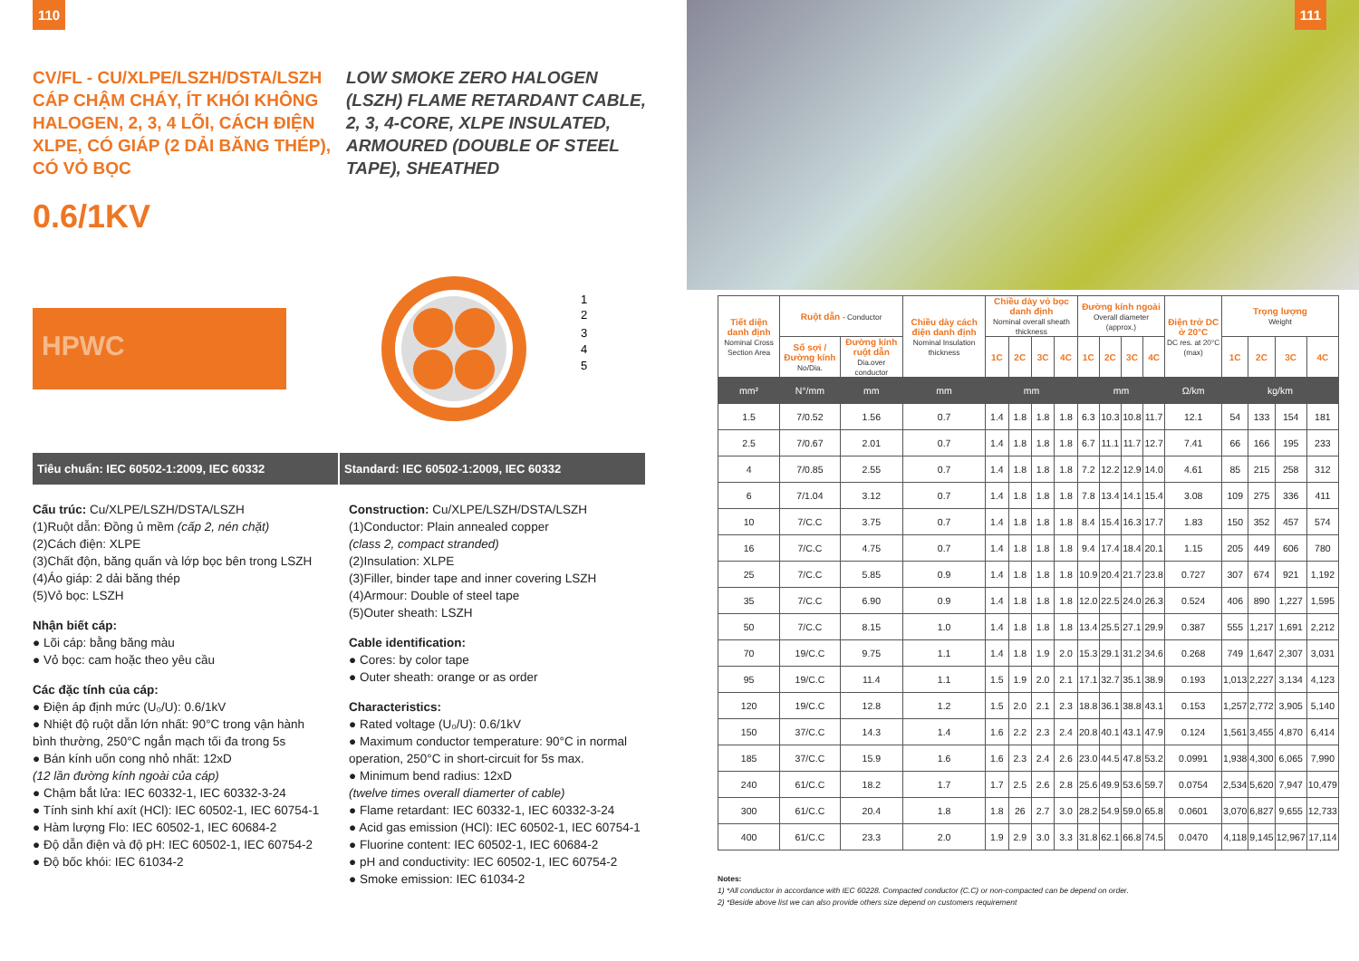110
CV/FL - CU/XLPE/LSZH/DSTA/LSZH CÁP CHẬM CHÁY, ÍT KHÓI KHÔNG HALOGEN, 2, 3, 4 LÕI, CÁCH ĐIỆN XLPE, CÓ GIÁP (2 DẢI BĂNG THÉP), CÓ VỎ BỌC
LOW SMOKE ZERO HALOGEN (LSZH) FLAME RETARDANT CABLE, 2, 3, 4-CORE, XLPE INSULATED, ARMOURED (DOUBLE OF STEEL TAPE), SHEATHED
0.6/1KV
HPWC
1
2
3
4
5
Tiêu chuẩn: IEC 60502-1:2009, IEC 60332
Standard: IEC 60502-1:2009, IEC 60332
Cấu trúc: Cu/XLPE/LSZH/DSTA/LSZH
(1)Ruột dẫn: Đồng ủ mềm (cấp 2, nén chặt)
(2)Cách điện: XLPE
(3)Chất độn, băng quấn và lớp bọc bên trong LSZH
(4)Áo giáp: 2 dải băng thép
(5)Vỏ bọc: LSZH
Nhận biết cáp:
● Lõi cáp: bằng băng màu
● Vỏ bọc: cam hoặc theo yêu cầu
Các đặc tính của cáp:
● Điện áp định mức (U₀/U): 0.6/1kV
● Nhiệt độ ruột dẫn lớn nhất: 90°C trong vận hành bình thường, 250°C ngắn mạch tối đa trong 5s
● Bán kính uốn cong nhỏ nhất: 12xD
(12 lần đường kính ngoài của cáp)
● Chậm bắt lửa: IEC 60332-1, IEC 60332-3-24
● Tính sinh khí axít (HCl): IEC 60502-1, IEC 60754-1
● Hàm lượng Flo: IEC 60502-1, IEC 60684-2
● Độ dẫn điện và độ pH: IEC 60502-1, IEC 60754-2
● Độ bốc khói: IEC 61034-2
Construction: Cu/XLPE/LSZH/DSTA/LSZH
(1)Conductor: Plain annealed copper
(class 2, compact stranded)
(2)Insulation: XLPE
(3)Filler, binder tape and inner covering LSZH
(4)Armour: Double of steel tape
(5)Outer sheath: LSZH
Cable identification:
● Cores: by color tape
● Outer sheath: orange or as order
Characteristics:
● Rated voltage (U₀/U): 0.6/1kV
● Maximum conductor temperature: 90°C in normal operation, 250°C in short-circuit for 5s max.
● Minimum bend radius: 12xD
(twelve times overall diamerter of cable)
● Flame retardant: IEC 60332-1, IEC 60332-3-24
● Acid gas emission (HCl): IEC 60502-1, IEC 60754-1
● Fluorine content: IEC 60502-1, IEC 60684-2
● pH and conductivity: IEC 60502-1, IEC 60754-2
● Smoke emission: IEC 61034-2
111
| Tiết diện danh định Nominal Cross Section Area | Ruột dẫn - Conductor | | Chiều dày cách điện danh định Nominal Insulation thickness | Chiều dày vỏ bọc danh định Nominal overall sheath thickness | | | | Đường kính ngoài Overall diameter (approx.) | | | | Điện trở DC ở 20°C DC res. at 20°C (max) | Trọng lượng Weight | | | |
| --- | --- | --- | --- | --- | --- | --- | --- | --- | --- | --- | --- | --- | --- | --- | --- | --- |
| | Số sợi / Đường kính No/Dia. | Đường kính ruột dẫn Dia.over conductor | | 1C | 2C | 3C | 4C | 1C | 2C | 3C | 4C | | 1C | 2C | 3C | 4C |
| mm² | N°/mm | mm | mm | mm | | | | mm | | | | Ω/km | kg/km | | | |
| 1.5 | 7/0.52 | 1.56 | 0.7 | 1.4 | 1.8 | 1.8 | 1.8 | 6.3 | 10.3 | 10.8 | 11.7 | 12.1 | 54 | 133 | 154 | 181 |
| 2.5 | 7/0.67 | 2.01 | 0.7 | 1.4 | 1.8 | 1.8 | 1.8 | 6.7 | 11.1 | 11.7 | 12.7 | 7.41 | 66 | 166 | 195 | 233 |
| 4 | 7/0.85 | 2.55 | 0.7 | 1.4 | 1.8 | 1.8 | 1.8 | 7.2 | 12.2 | 12.9 | 14.0 | 4.61 | 85 | 215 | 258 | 312 |
| 6 | 7/1.04 | 3.12 | 0.7 | 1.4 | 1.8 | 1.8 | 1.8 | 7.8 | 13.4 | 14.1 | 15.4 | 3.08 | 109 | 275 | 336 | 411 |
| 10 | 7/C.C | 3.75 | 0.7 | 1.4 | 1.8 | 1.8 | 1.8 | 8.4 | 15.4 | 16.3 | 17.7 | 1.83 | 150 | 352 | 457 | 574 |
| 16 | 7/C.C | 4.75 | 0.7 | 1.4 | 1.8 | 1.8 | 1.8 | 9.4 | 17.4 | 18.4 | 20.1 | 1.15 | 205 | 449 | 606 | 780 |
| 25 | 7/C.C | 5.85 | 0.9 | 1.4 | 1.8 | 1.8 | 1.8 | 10.9 | 20.4 | 21.7 | 23.8 | 0.727 | 307 | 674 | 921 | 1,192 |
| 35 | 7/C.C | 6.90 | 0.9 | 1.4 | 1.8 | 1.8 | 1.8 | 12.0 | 22.5 | 24.0 | 26.3 | 0.524 | 406 | 890 | 1,227 | 1,595 |
| 50 | 7/C.C | 8.15 | 1.0 | 1.4 | 1.8 | 1.8 | 1.8 | 13.4 | 25.5 | 27.1 | 29.9 | 0.387 | 555 | 1,217 | 1,691 | 2,212 |
| 70 | 19/C.C | 9.75 | 1.1 | 1.4 | 1.8 | 1.9 | 2.0 | 15.3 | 29.1 | 31.2 | 34.6 | 0.268 | 749 | 1,647 | 2,307 | 3,031 |
| 95 | 19/C.C | 11.4 | 1.1 | 1.5 | 1.9 | 2.0 | 2.1 | 17.1 | 32.7 | 35.1 | 38.9 | 0.193 | 1,013 | 2,227 | 3,134 | 4,123 |
| 120 | 19/C.C | 12.8 | 1.2 | 1.5 | 2.0 | 2.1 | 2.3 | 18.8 | 36.1 | 38.8 | 43.1 | 0.153 | 1,257 | 2,772 | 3,905 | 5,140 |
| 150 | 37/C.C | 14.3 | 1.4 | 1.6 | 2.2 | 2.3 | 2.4 | 20.8 | 40.1 | 43.1 | 47.9 | 0.124 | 1,561 | 3,455 | 4,870 | 6,414 |
| 185 | 37/C.C | 15.9 | 1.6 | 1.6 | 2.3 | 2.4 | 2.6 | 23.0 | 44.5 | 47.8 | 53.2 | 0.0991 | 1,938 | 4,300 | 6,065 | 7,990 |
| 240 | 61/C.C | 18.2 | 1.7 | 1.7 | 2.5 | 2.6 | 2.8 | 25.6 | 49.9 | 53.6 | 59.7 | 0.0754 | 2,534 | 5,620 | 7,947 | 10,479 |
| 300 | 61/C.C | 20.4 | 1.8 | 1.8 | 26 | 2.7 | 3.0 | 28.2 | 54.9 | 59.0 | 65.8 | 0.0601 | 3,070 | 6,827 | 9,655 | 12,733 |
| 400 | 61/C.C | 23.3 | 2.0 | 1.9 | 2.9 | 3.0 | 3.3 | 31.8 | 62.1 | 66.8 | 74.5 | 0.0470 | 4,118 | 9,145 | 12,967 | 17,114 |
Notes:
1) *All conductor in accordance with IEC 60228. Compacted conductor (C.C) or non-compacted can be depend on order.
2) *Beside above list we can also provide others size depend on customers requirement